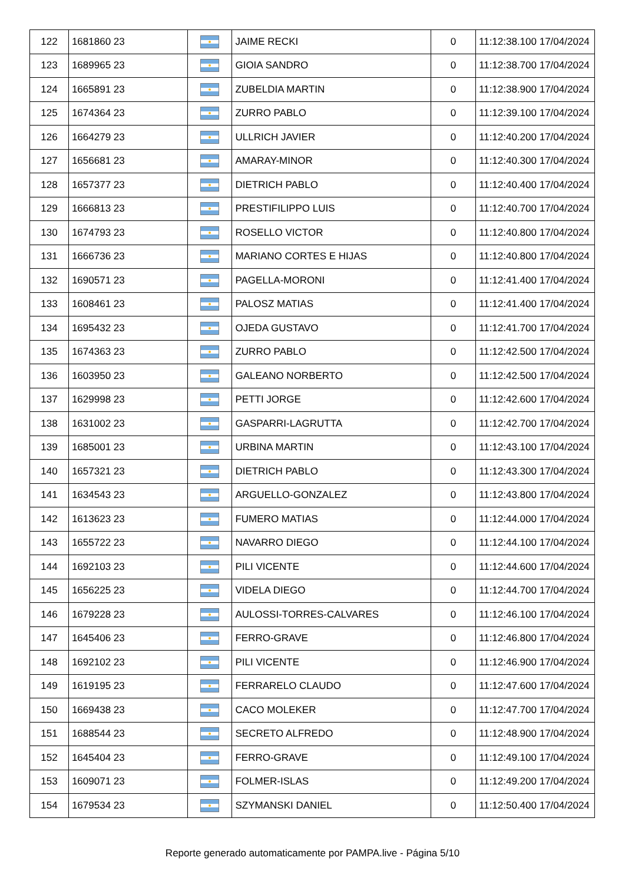| 122 | 1681860 23 | | JAIME RECKI | 0 | 11:12:38.100 17/04/2024 |
| 123 | 1689965 23 | | GIOIA SANDRO | 0 | 11:12:38.700 17/04/2024 |
| 124 | 1665891 23 | | ZUBELDIA MARTIN | 0 | 11:12:38.900 17/04/2024 |
| 125 | 1674364 23 | | ZURRO PABLO | 0 | 11:12:39.100 17/04/2024 |
| 126 | 1664279 23 | | ULLRICH JAVIER | 0 | 11:12:40.200 17/04/2024 |
| 127 | 1656681 23 | | AMARAY-MINOR | 0 | 11:12:40.300 17/04/2024 |
| 128 | 1657377 23 | | DIETRICH PABLO | 0 | 11:12:40.400 17/04/2024 |
| 129 | 1666813 23 | | PRESTIFILIPPO LUIS | 0 | 11:12:40.700 17/04/2024 |
| 130 | 1674793 23 | | ROSELLO VICTOR | 0 | 11:12:40.800 17/04/2024 |
| 131 | 1666736 23 | | MARIANO CORTES E HIJAS | 0 | 11:12:40.800 17/04/2024 |
| 132 | 1690571 23 | | PAGELLA-MORONI | 0 | 11:12:41.400 17/04/2024 |
| 133 | 1608461 23 | | PALOSZ MATIAS | 0 | 11:12:41.400 17/04/2024 |
| 134 | 1695432 23 | | OJEDA GUSTAVO | 0 | 11:12:41.700 17/04/2024 |
| 135 | 1674363 23 | | ZURRO PABLO | 0 | 11:12:42.500 17/04/2024 |
| 136 | 1603950 23 | | GALEANO NORBERTO | 0 | 11:12:42.500 17/04/2024 |
| 137 | 1629998 23 | | PETTI JORGE | 0 | 11:12:42.600 17/04/2024 |
| 138 | 1631002 23 | | GASPARRI-LAGRUTTA | 0 | 11:12:42.700 17/04/2024 |
| 139 | 1685001 23 | | URBINA MARTIN | 0 | 11:12:43.100 17/04/2024 |
| 140 | 1657321 23 | | DIETRICH PABLO | 0 | 11:12:43.300 17/04/2024 |
| 141 | 1634543 23 | | ARGUELLO-GONZALEZ | 0 | 11:12:43.800 17/04/2024 |
| 142 | 1613623 23 | | FUMERO MATIAS | 0 | 11:12:44.000 17/04/2024 |
| 143 | 1655722 23 | | NAVARRO DIEGO | 0 | 11:12:44.100 17/04/2024 |
| 144 | 1692103 23 | | PILI VICENTE | 0 | 11:12:44.600 17/04/2024 |
| 145 | 1656225 23 | | VIDELA DIEGO | 0 | 11:12:44.700 17/04/2024 |
| 146 | 1679228 23 | | AULOSSI-TORRES-CALVARES | 0 | 11:12:46.100 17/04/2024 |
| 147 | 1645406 23 | | FERRO-GRAVE | 0 | 11:12:46.800 17/04/2024 |
| 148 | 1692102 23 | | PILI VICENTE | 0 | 11:12:46.900 17/04/2024 |
| 149 | 1619195 23 | | FERRARELO CLAUDO | 0 | 11:12:47.600 17/04/2024 |
| 150 | 1669438 23 | | CACO MOLEKER | 0 | 11:12:47.700 17/04/2024 |
| 151 | 1688544 23 | | SECRETO ALFREDO | 0 | 11:12:48.900 17/04/2024 |
| 152 | 1645404 23 | | FERRO-GRAVE | 0 | 11:12:49.100 17/04/2024 |
| 153 | 1609071 23 | | FOLMER-ISLAS | 0 | 11:12:49.200 17/04/2024 |
| 154 | 1679534 23 | | SZYMANSKI DANIEL | 0 | 11:12:50.400 17/04/2024 |
Reporte generado automaticamente por PAMPA.live - Página 5/10